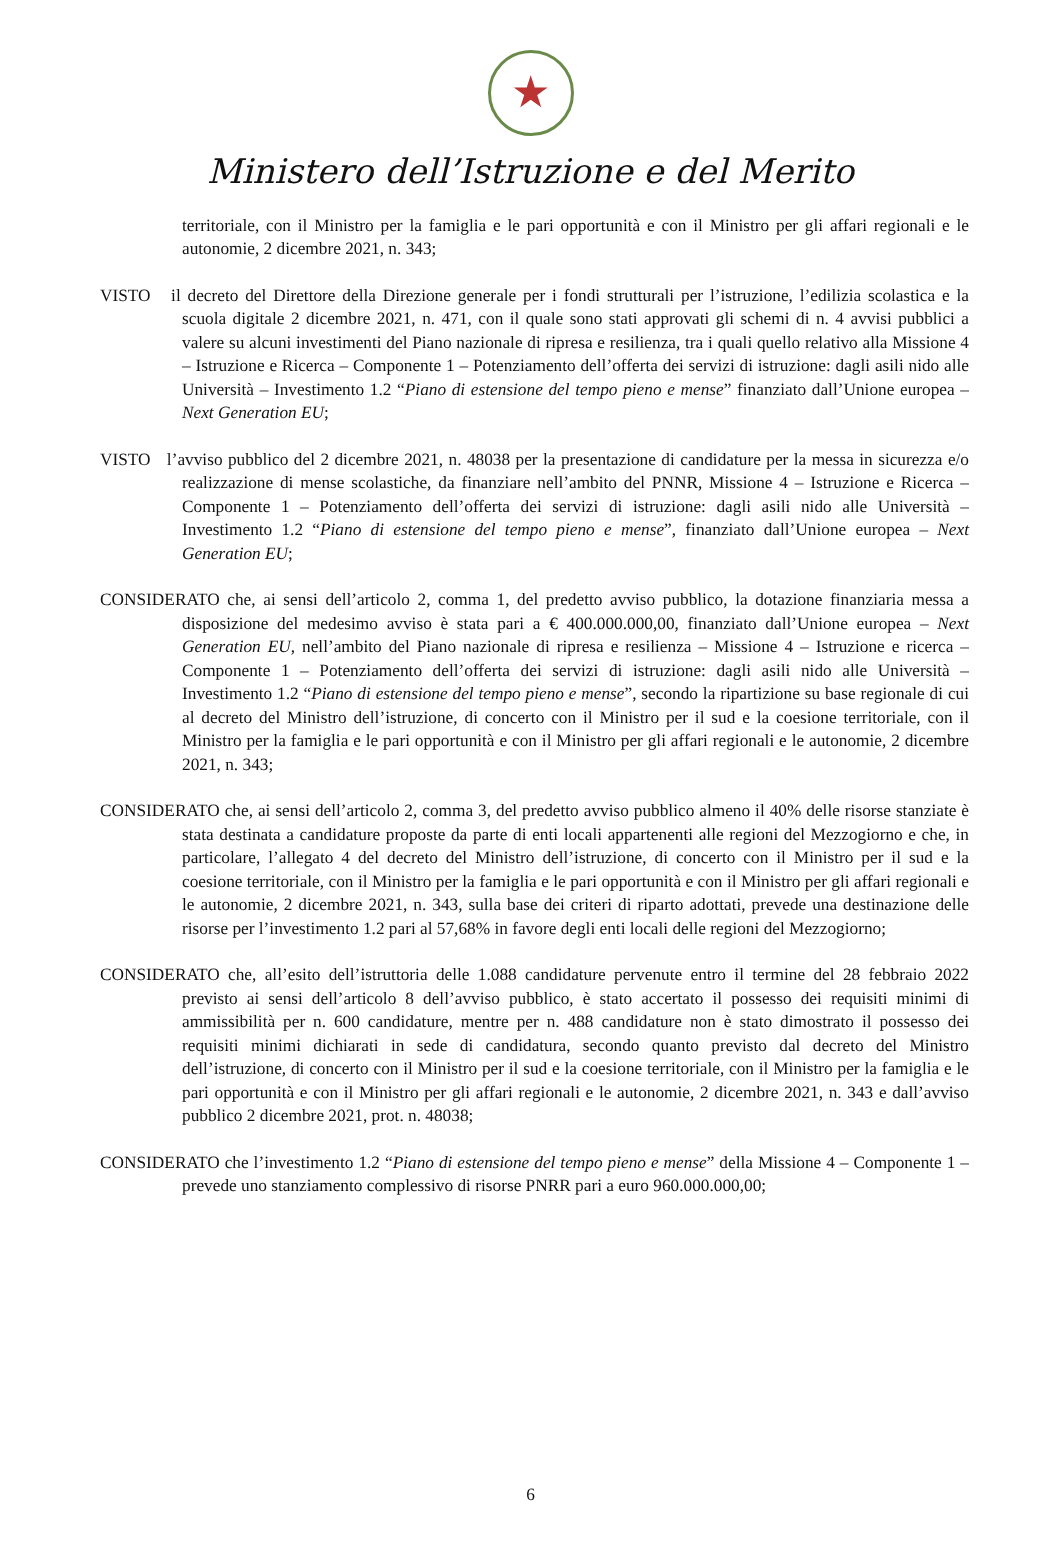★
Ministero dell’Istruzione e del Merito
territoriale, con il Ministro per la famiglia e le pari opportunità e con il Ministro per gli affari regionali e le autonomie, 2 dicembre 2021, n. 343;
VISTO il decreto del Direttore della Direzione generale per i fondi strutturali per l’istruzione, l’edilizia scolastica e la scuola digitale 2 dicembre 2021, n. 471, con il quale sono stati approvati gli schemi di n. 4 avvisi pubblici a valere su alcuni investimenti del Piano nazionale di ripresa e resilienza, tra i quali quello relativo alla Missione 4 – Istruzione e Ricerca – Componente 1 – Potenziamento dell’offerta dei servizi di istruzione: dagli asili nido alle Università – Investimento 1.2 “Piano di estensione del tempo pieno e mense” finanziato dall’Unione europea – Next Generation EU;
VISTO l’avviso pubblico del 2 dicembre 2021, n. 48038 per la presentazione di candidature per la messa in sicurezza e/o realizzazione di mense scolastiche, da finanziare nell’ambito del PNNR, Missione 4 – Istruzione e Ricerca – Componente 1 – Potenziamento dell’offerta dei servizi di istruzione: dagli asili nido alle Università – Investimento 1.2 “Piano di estensione del tempo pieno e mense”, finanziato dall’Unione europea – Next Generation EU;
CONSIDERATO che, ai sensi dell’articolo 2, comma 1, del predetto avviso pubblico, la dotazione finanziaria messa a disposizione del medesimo avviso è stata pari a € 400.000.000,00, finanziato dall’Unione europea – Next Generation EU, nell’ambito del Piano nazionale di ripresa e resilienza – Missione 4 – Istruzione e ricerca – Componente 1 – Potenziamento dell’offerta dei servizi di istruzione: dagli asili nido alle Università – Investimento 1.2 “Piano di estensione del tempo pieno e mense”, secondo la ripartizione su base regionale di cui al decreto del Ministro dell’istruzione, di concerto con il Ministro per il sud e la coesione territoriale, con il Ministro per la famiglia e le pari opportunità e con il Ministro per gli affari regionali e le autonomie, 2 dicembre 2021, n. 343;
CONSIDERATO che, ai sensi dell’articolo 2, comma 3, del predetto avviso pubblico almeno il 40% delle risorse stanziate è stata destinata a candidature proposte da parte di enti locali appartenenti alle regioni del Mezzogiorno e che, in particolare, l’allegato 4 del decreto del Ministro dell’istruzione, di concerto con il Ministro per il sud e la coesione territoriale, con il Ministro per la famiglia e le pari opportunità e con il Ministro per gli affari regionali e le autonomie, 2 dicembre 2021, n. 343, sulla base dei criteri di riparto adottati, prevede una destinazione delle risorse per l’investimento 1.2 pari al 57,68% in favore degli enti locali delle regioni del Mezzogiorno;
CONSIDERATO che, all’esito dell’istruttoria delle 1.088 candidature pervenute entro il termine del 28 febbraio 2022 previsto ai sensi dell’articolo 8 dell’avviso pubblico, è stato accertato il possesso dei requisiti minimi di ammissibilità per n. 600 candidature, mentre per n. 488 candidature non è stato dimostrato il possesso dei requisiti minimi dichiarati in sede di candidatura, secondo quanto previsto dal decreto del Ministro dell’istruzione, di concerto con il Ministro per il sud e la coesione territoriale, con il Ministro per la famiglia e le pari opportunità e con il Ministro per gli affari regionali e le autonomie, 2 dicembre 2021, n. 343 e dall’avviso pubblico 2 dicembre 2021, prot. n. 48038;
CONSIDERATO che l’investimento 1.2 “Piano di estensione del tempo pieno e mense” della Missione 4 – Componente 1 – prevede uno stanziamento complessivo di risorse PNRR pari a euro 960.000.000,00;
6